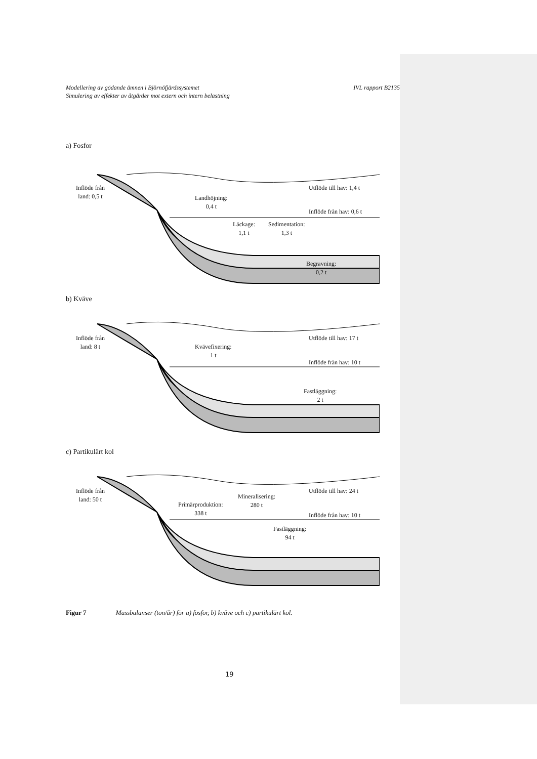Modellering av gödande ämnen i Björnöfjärdssystemet
Simulering av effekter av åtgärder mot extern och intern belastning
IVL rapport B2135
a) Fosfor
Inflöde från
land: 0,5 t
Landhöjning:
0,4 t
Utflöde till hav: 1,4 t
Inflöde från hav: 0,6 t
Läckage:
1,1 t
Sedimentation:
1,3 t
Begravning:
0,2 t
b) Kväve
Inflöde från
land: 8 t
Kvävefixering:
1 t
Utflöde till hav: 17 t
Inflöde från hav: 10 t
Fastläggning:
2 t
c) Partikulärt kol
Inflöde från
land: 50 t
Primärproduktion:
338 t
Mineralisering:
280 t
Utflöde till hav: 24 t
Inflöde från hav: 10 t
Fastläggning:
94 t
Figur 7 Massbalanser (ton/år) för a) fosfor, b) kväve och c) partikulärt kol.
19